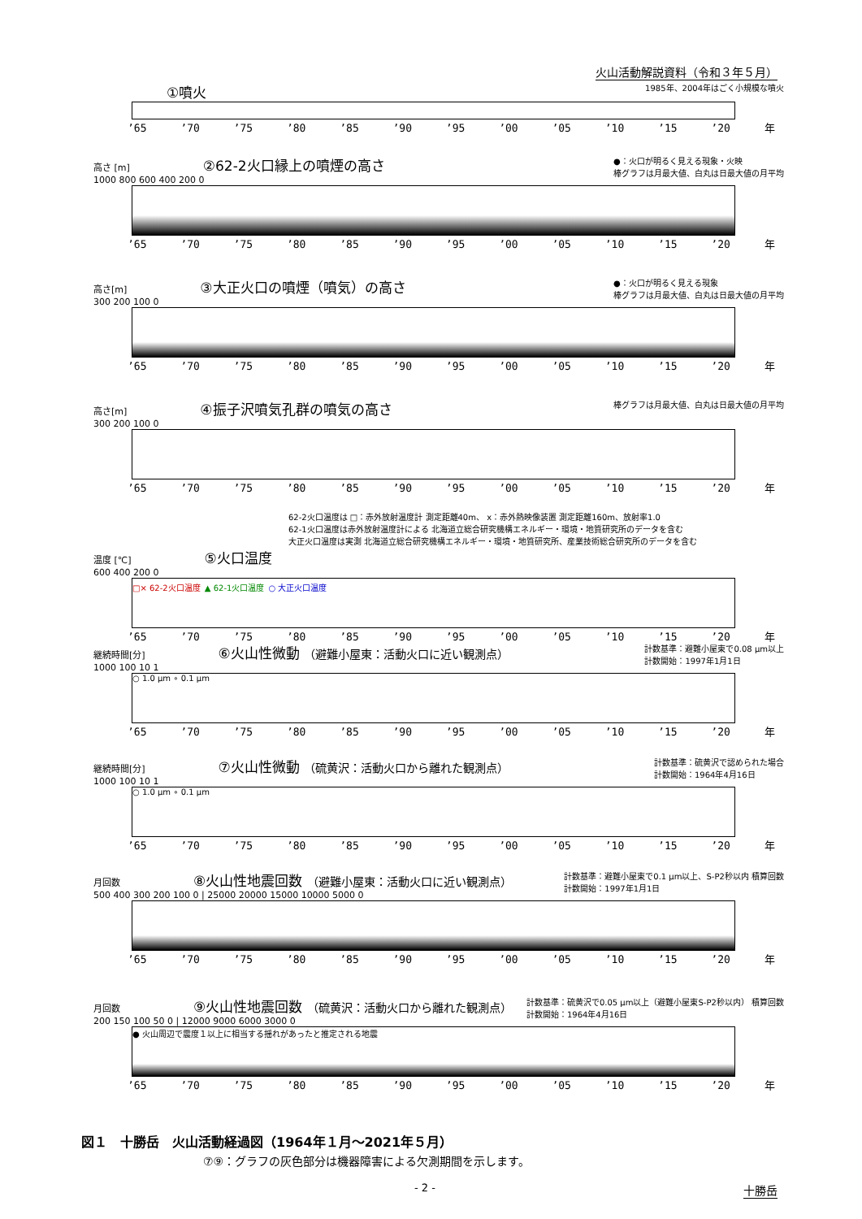火山活動解説資料（令和３年５月）
①噴火 1985年、2004年はごく小規模な噴火
’65 ’70 ’75 ’80 ’85 ’90 ’95 ’00 ’05 ’10 ’15 ’20 年
高さ [m] ②62-2火口縁上の噴煙の高さ ●：火口が明るく見える現象・火映
棒グラフは月最大値、白丸は日最大値の月平均
1000 800 600 400 200 0
’65 ’70 ’75 ’80 ’85 ’90 ’95 ’00 ’05 ’10 ’15 ’20 年
高さ[m] ③大正火口の噴煙（噴気）の高さ ●：火口が明るく見える現象
棒グラフは月最大値、白丸は日最大値の月平均
300 200 100 0
’65 ’70 ’75 ’80 ’85 ’90 ’95 ’00 ’05 ’10 ’15 ’20 年
高さ[m] ④振子沢噴気孔群の噴気の高さ 棒グラフは月最大値、白丸は日最大値の月平均
300 200 100 0
’65 ’70 ’75 ’80 ’85 ’90 ’95 ’00 ’05 ’10 ’15 ’20 年
62-2火口温度は □：赤外放射温度計 測定距離40m、 x：赤外熱映像装置 測定距離160m、放射率1.0
62-1火口温度は赤外放射温度計による 北海道立総合研究機構エネルギー・環境・地質研究所のデータを含む
大正火口温度は実測 北海道立総合研究機構エネルギー・環境・地質研究所、産業技術総合研究所のデータを含む
温度 [℃] ⑤火口温度
600 400 200 0
□× 62-2火口温度 ▲ 62-1火口温度 ○ 大正火口温度
’65 ’70 ’75 ’80 ’85 ’90 ’95 ’00 ’05 ’10 ’15 ’20 年
計数基準：避難小屋東で0.08 μm以上
計数開始：1997年1月1日 継続時間[分] ⑥火山性微動 （避難小屋東：活動火口に近い観測点）
1000 100 10 1
○ 1.0 μm ∘ 0.1 μm
’65 ’70 ’75 ’80 ’85 ’90 ’95 ’00 ’05 ’10 ’15 ’20 年
計数基準：硫黄沢で認められた場合
計数開始：1964年4月16日 継続時間[分] ⑦火山性微動 （硫黄沢：活動火口から離れた観測点）
1000 100 10 1
○ 1.0 μm ∘ 0.1 μm
’65 ’70 ’75 ’80 ’85 ’90 ’95 ’00 ’05 ’10 ’15 ’20 年
月回数 ⑧火山性地震回数 （避難小屋東：活動火口に近い観測点） 計数基準：避難小屋東で0.1 μm以上、S-P2秒以内 積算回数
計数開始：1997年1月1日
500 400 300 200 100 0 | 25000 20000 15000 10000 5000 0
’65 ’70 ’75 ’80 ’85 ’90 ’95 ’00 ’05 ’10 ’15 ’20 年
月回数 ⑨火山性地震回数 （硫黄沢：活動火口から離れた観測点） 計数基準：硫黄沢で0.05 μm以上（避難小屋東S-P2秒以内） 積算回数
計数開始：1964年4月16日
200 150 100 50 0 | 12000 9000 6000 3000 0
● 火山周辺で震度１以上に相当する揺れがあったと推定される地震
’65 ’70 ’75 ’80 ’85 ’90 ’95 ’00 ’05 ’10 ’15 ’20 年
図１　十勝岳　火山活動経過図（1964年１月～2021年５月）
⑦⑨：グラフの灰色部分は機器障害による欠測期間を示します。
- 2 - 十勝岳